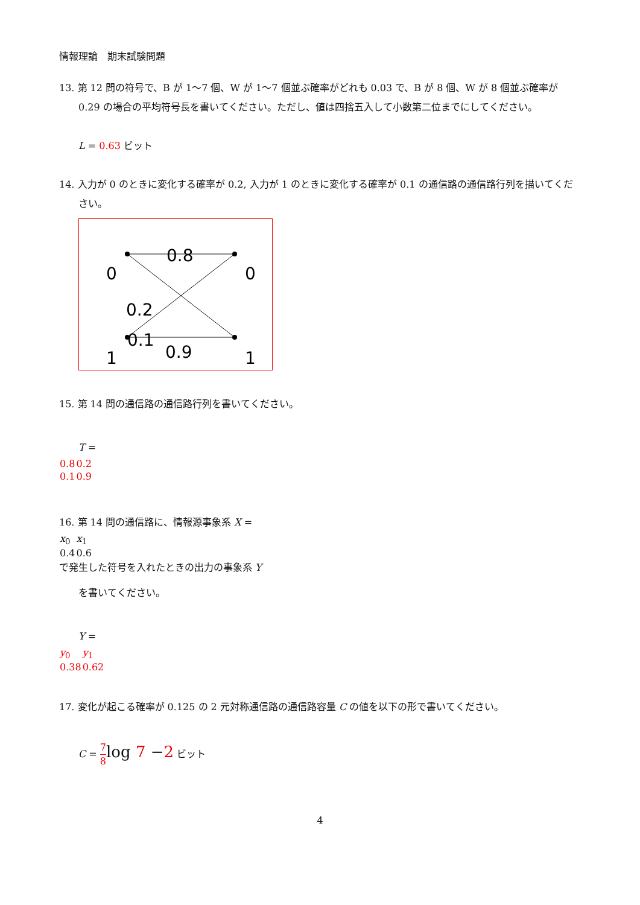情報理論　期末試験問題
13. 第 12 問の符号で、B が 1〜7 個、W が 1〜7 個並ぶ確率がどれも 0.03 で、B が 8 個、W が 8 個並ぶ確率が 0.29 の場合の平均符号長を書いてください。ただし、値は四捨五入して小数第二位までにしてください。
L = 0.63 ビット
14. 入力が 0 のときに変化する確率が 0.2, 入力が 1 のときに変化する確率が 0.1 の通信路の通信路行列を描いてください。
0
0
1
1
0.8
0.2
0.1
0.9
15. 第 14 問の通信路の通信路行列を書いてください。
T =
| 0.8 | 0.2 |
| 0.1 | 0.9 |
16. 第 14 問の通信路に、情報源事象系 X =
| x<sub>0</sub> | x<sub>1</sub> |
| 0.4 | 0.6 |
で発生した符号を入れたときの出力の事象系 Y
を書いてください。
Y =
| y<sub>0</sub> | y<sub>1</sub> |
| 0.38 | 0.62 |
17. 変化が起こる確率が 0.125 の 2 元対称通信路の通信路容量 C の値を以下の形で書いてください。
C = 7 8 log 7 −2 ビット
4